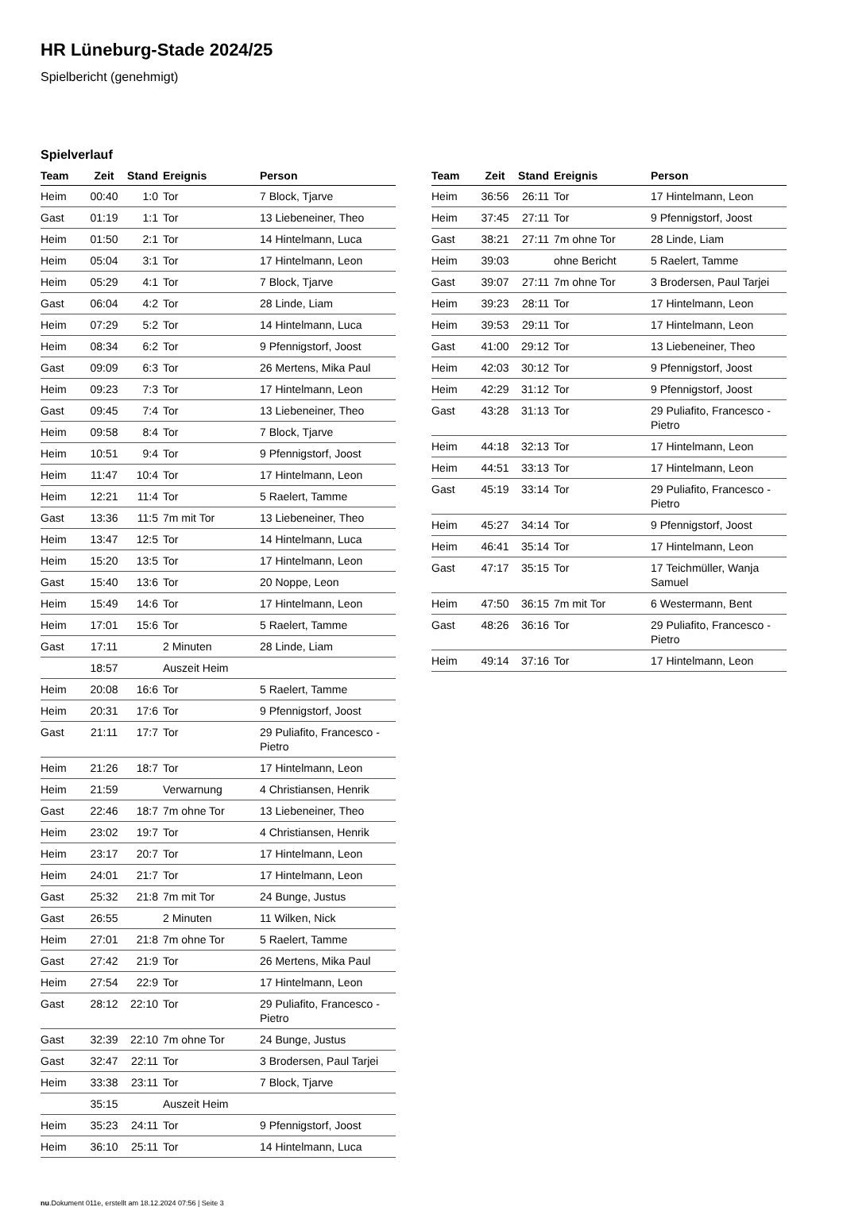HR Lüneburg-Stade 2024/25
Spielbericht (genehmigt)
Spielverlauf
| Team | Zeit | Stand | Ereignis | Person |
| --- | --- | --- | --- | --- |
| Heim | 00:40 | 1:0 | Tor | 7 Block, Tjarve |
| Gast | 01:19 | 1:1 | Tor | 13 Liebeneiner, Theo |
| Heim | 01:50 | 2:1 | Tor | 14 Hintelmann, Luca |
| Heim | 05:04 | 3:1 | Tor | 17 Hintelmann, Leon |
| Heim | 05:29 | 4:1 | Tor | 7 Block, Tjarve |
| Gast | 06:04 | 4:2 | Tor | 28 Linde, Liam |
| Heim | 07:29 | 5:2 | Tor | 14 Hintelmann, Luca |
| Heim | 08:34 | 6:2 | Tor | 9 Pfennigstorf, Joost |
| Gast | 09:09 | 6:3 | Tor | 26 Mertens, Mika Paul |
| Heim | 09:23 | 7:3 | Tor | 17 Hintelmann, Leon |
| Gast | 09:45 | 7:4 | Tor | 13 Liebeneiner, Theo |
| Heim | 09:58 | 8:4 | Tor | 7 Block, Tjarve |
| Heim | 10:51 | 9:4 | Tor | 9 Pfennigstorf, Joost |
| Heim | 11:47 | 10:4 | Tor | 17 Hintelmann, Leon |
| Heim | 12:21 | 11:4 | Tor | 5 Raelert, Tamme |
| Gast | 13:36 | 11:5 | 7m mit Tor | 13 Liebeneiner, Theo |
| Heim | 13:47 | 12:5 | Tor | 14 Hintelmann, Luca |
| Heim | 15:20 | 13:5 | Tor | 17 Hintelmann, Leon |
| Gast | 15:40 | 13:6 | Tor | 20 Noppe, Leon |
| Heim | 15:49 | 14:6 | Tor | 17 Hintelmann, Leon |
| Heim | 17:01 | 15:6 | Tor | 5 Raelert, Tamme |
| Gast | 17:11 | | 2 Minuten | 28 Linde, Liam |
| | 18:57 | | Auszeit Heim | |
| Heim | 20:08 | 16:6 | Tor | 5 Raelert, Tamme |
| Heim | 20:31 | 17:6 | Tor | 9 Pfennigstorf, Joost |
| Gast | 21:11 | 17:7 | Tor | 29 Puliafito, Francesco - Pietro |
| Heim | 21:26 | 18:7 | Tor | 17 Hintelmann, Leon |
| Heim | 21:59 | | Verwarnung | 4 Christiansen, Henrik |
| Gast | 22:46 | 18:7 | 7m ohne Tor | 13 Liebeneiner, Theo |
| Heim | 23:02 | 19:7 | Tor | 4 Christiansen, Henrik |
| Heim | 23:17 | 20:7 | Tor | 17 Hintelmann, Leon |
| Heim | 24:01 | 21:7 | Tor | 17 Hintelmann, Leon |
| Gast | 25:32 | 21:8 | 7m mit Tor | 24 Bunge, Justus |
| Gast | 26:55 | | 2 Minuten | 11 Wilken, Nick |
| Heim | 27:01 | 21:8 | 7m ohne Tor | 5 Raelert, Tamme |
| Gast | 27:42 | 21:9 | Tor | 26 Mertens, Mika Paul |
| Heim | 27:54 | 22:9 | Tor | 17 Hintelmann, Leon |
| Gast | 28:12 | 22:10 | Tor | 29 Puliafito, Francesco - Pietro |
| Gast | 32:39 | 22:10 | 7m ohne Tor | 24 Bunge, Justus |
| Gast | 32:47 | 22:11 | Tor | 3 Brodersen, Paul Tarjei |
| Heim | 33:38 | 23:11 | Tor | 7 Block, Tjarve |
| | 35:15 | | Auszeit Heim | |
| Heim | 35:23 | 24:11 | Tor | 9 Pfennigstorf, Joost |
| Heim | 36:10 | 25:11 | Tor | 14 Hintelmann, Luca |
| Team | Zeit | Stand | Ereignis | Person |
| --- | --- | --- | --- | --- |
| Heim | 36:56 | 26:11 | Tor | 17 Hintelmann, Leon |
| Heim | 37:45 | 27:11 | Tor | 9 Pfennigstorf, Joost |
| Gast | 38:21 | 27:11 | 7m ohne Tor | 28 Linde, Liam |
| Heim | 39:03 | | ohne Bericht | 5 Raelert, Tamme |
| Gast | 39:07 | 27:11 | 7m ohne Tor | 3 Brodersen, Paul Tarjei |
| Heim | 39:23 | 28:11 | Tor | 17 Hintelmann, Leon |
| Heim | 39:53 | 29:11 | Tor | 17 Hintelmann, Leon |
| Gast | 41:00 | 29:12 | Tor | 13 Liebeneiner, Theo |
| Heim | 42:03 | 30:12 | Tor | 9 Pfennigstorf, Joost |
| Heim | 42:29 | 31:12 | Tor | 9 Pfennigstorf, Joost |
| Gast | 43:28 | 31:13 | Tor | 29 Puliafito, Francesco - Pietro |
| Heim | 44:18 | 32:13 | Tor | 17 Hintelmann, Leon |
| Heim | 44:51 | 33:13 | Tor | 17 Hintelmann, Leon |
| Gast | 45:19 | 33:14 | Tor | 29 Puliafito, Francesco - Pietro |
| Heim | 45:27 | 34:14 | Tor | 9 Pfennigstorf, Joost |
| Heim | 46:41 | 35:14 | Tor | 17 Hintelmann, Leon |
| Gast | 47:17 | 35:15 | Tor | 17 Teichmüller, Wanja Samuel |
| Heim | 47:50 | 36:15 | 7m mit Tor | 6 Westermann, Bent |
| Gast | 48:26 | 36:16 | Tor | 29 Puliafito, Francesco - Pietro |
| Heim | 49:14 | 37:16 | Tor | 17 Hintelmann, Leon |
nu.Dokument 011e, erstellt am 18.12.2024 07:56 | Seite 3